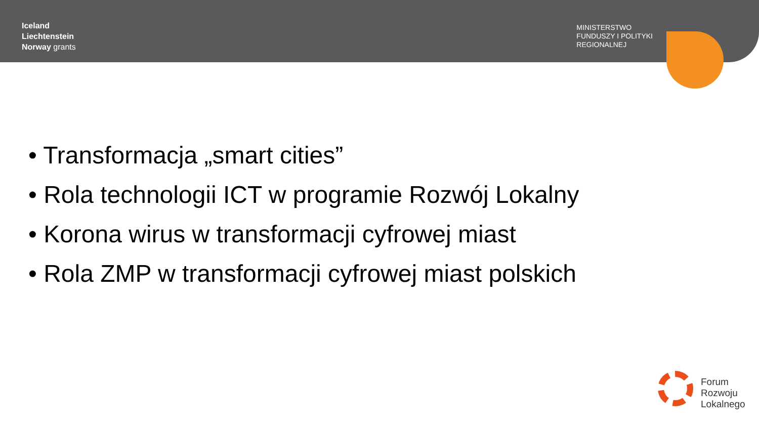Iceland
Liechtenstein
Norway grants
MINISTERSTWO
FUNDUSZY I POLITYKI
REGIONALNEJ
• Transformacja „smart cities”
• Rola technologii ICT w programie Rozwój Lokalny
• Korona wirus w transformacji cyfrowej miast
• Rola ZMP w transformacji cyfrowej miast polskich
Forum
Rozwoju
Lokalnego